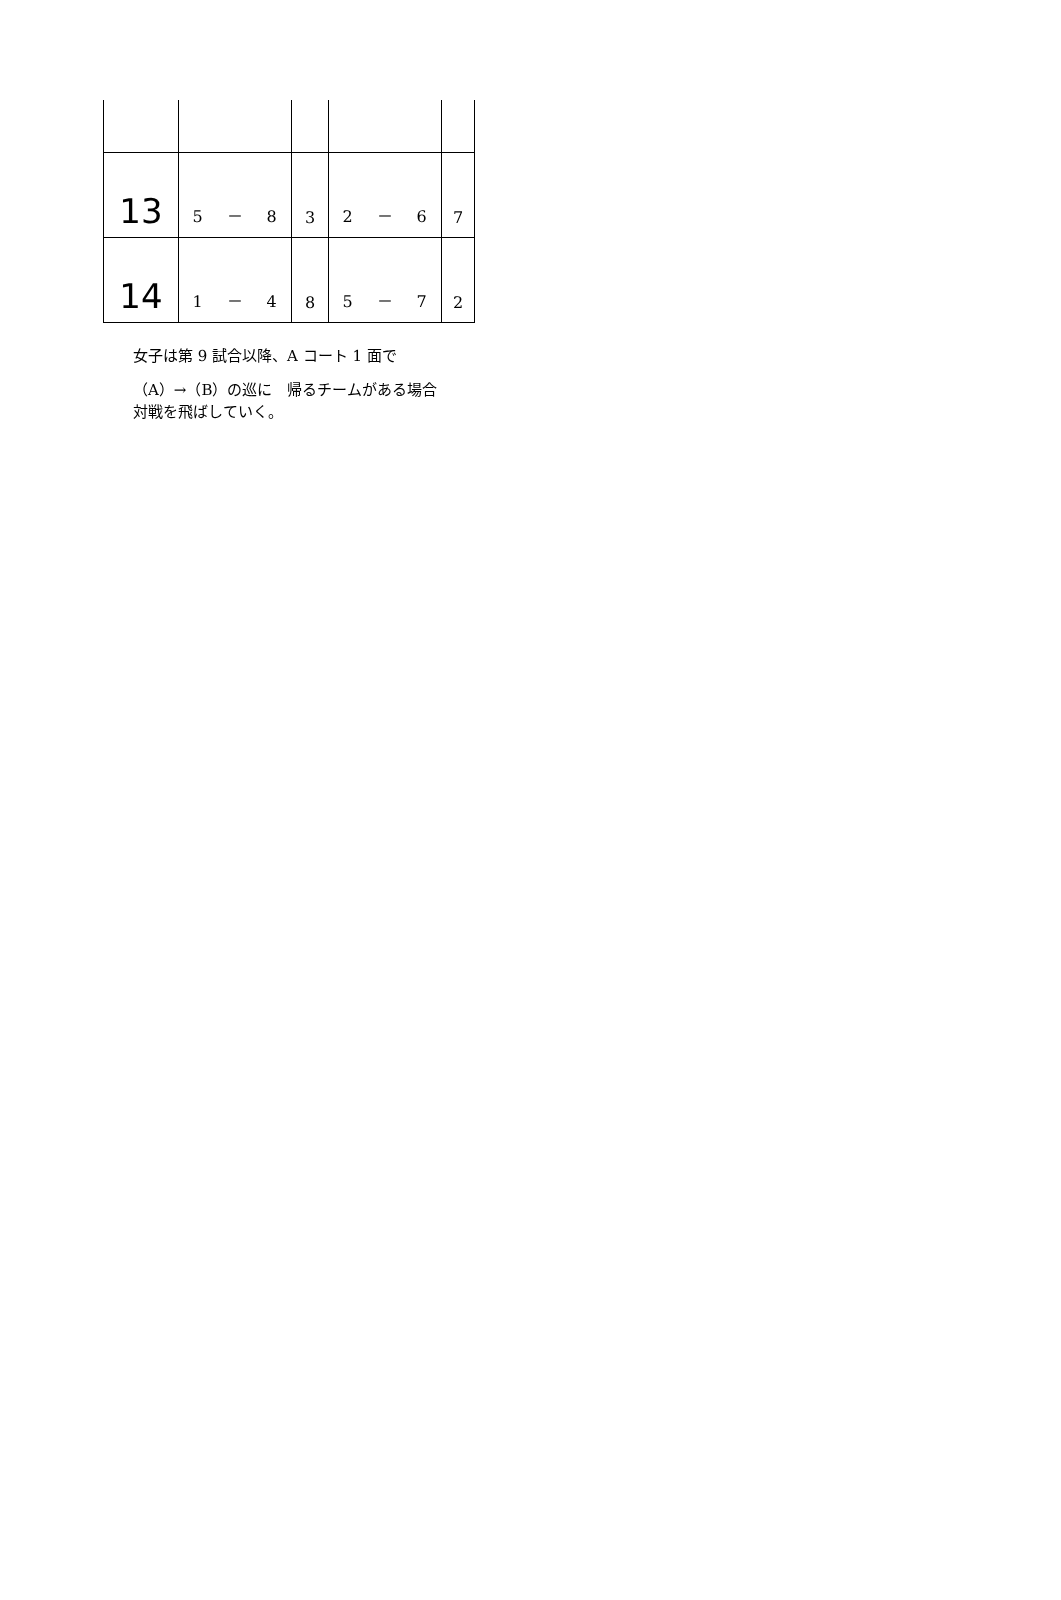| 13 | 5 － 8 | 3 | 2 － 6 | 7 |
| 14 | 1 － 4 | 8 | 5 － 7 | 2 |
女子は第 9 試合以降、A コート 1 面で
（A）→（B）の巡に　帰るチームがある場合
対戦を飛ばしていく。